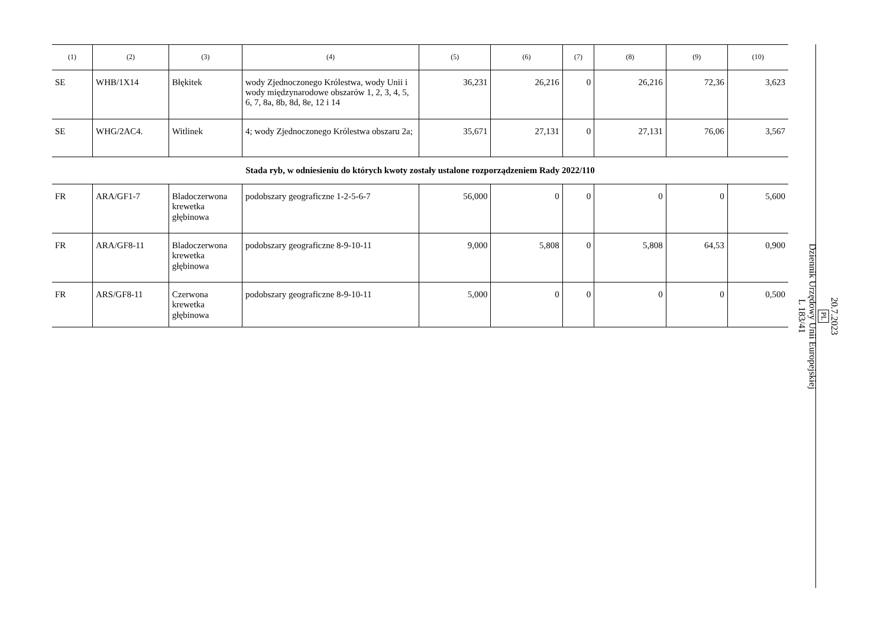| (1) | (2) | (3) | (4) | (5) | (6) | (7) | (8) | (9) | (10) |
| --- | --- | --- | --- | --- | --- | --- | --- | --- | --- |
| SE | WHB/1X14 | Błękitek | wody Zjednoczonego Królestwa, wody Unii i wody międzynarodowe obszarów 1, 2, 3, 4, 5, 6, 7, 8a, 8b, 8d, 8e, 12 i 14 | 36,231 | 26,216 | 0 | 26,216 | 72,36 | 3,623 |
| SE | WHG/2AC4. | Witlinek | 4; wody Zjednoczonego Królestwa obszaru 2a; | 35,671 | 27,131 | 0 | 27,131 | 76,06 | 3,567 |
| Stada ryb, w odniesieniu do których kwoty zostały ustalone rozporządzeniem Rady 2022/110 | | | | | | | | | |
| FR | ARA/GF1-7 | Bladoczerwona krewetka głębinowa | podobszary geograficzne 1-2-5-6-7 | 56,000 | 0 | 0 | 0 | 0 | 5,600 |
| FR | ARA/GF8-11 | Bladoczerwona krewetka głębinowa | podobszary geograficzne 8-9-10-11 | 9,000 | 5,808 | 0 | 5,808 | 64,53 | 0,900 |
| FR | ARS/GF8-11 | Czerwona krewetka głębinowa | podobszary geograficzne 8-9-10-11 | 5,000 | 0 | 0 | 0 | 0 | 0,500 |
20.7.2023
PL
Dziennik Urzędowy Unii Europejskiej
L 183/41